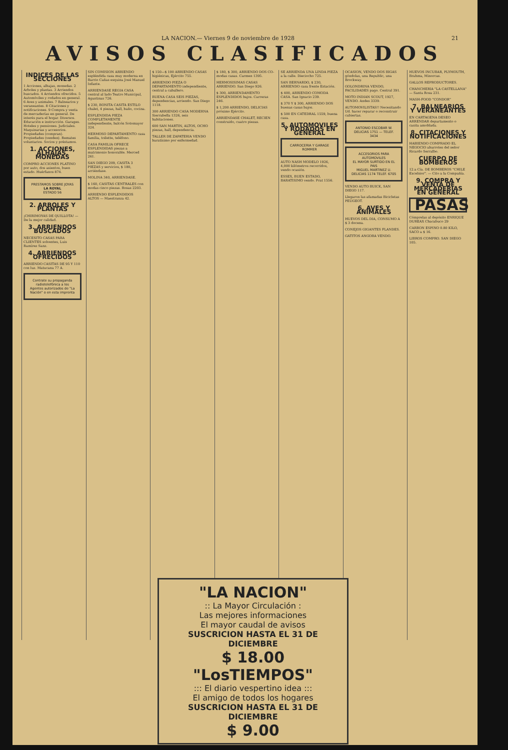LA NACION.— Viernes 9 de noviembre de 1928 21
AVISOS CLASIFICADOS
INDICES DE LAS SECCIONES
1 Acciones, alhajas, monedas. 2 Arboles y plantas. 3 Arriendos buscados. 4 Arriendos ofrecidos. 5 Automóviles y rodados en general. 6 Aves y animales. 7 Balnearios y veraneantes. 8 Citaciones y notificaciones. 9 Compra y venta de mercaderías en general. De interés para el hogar. Diversos. Educación e instrucción. Garages. Hoteles y pensiones. Judiciales. Maquinarias y accesorios. Propiedades (compran). Propiedades (venden). Remates voluntarios. Socios y préstamos.
1. ACCIONES, ALHAJAS, MONEDAS
COMPRO ACCIONES PLATINO por auto, dos asientos, buen estado. Huérfanos 874.
PRESTAMOS SOBRE JOYAS
LA ROYAL
ESTADO 56
2. ARBOLES Y PLANTAS
¡CHIRIMOYAS DE QUILLOTA! — De la mejor calidad.
3. ARRIENDOS BUSCADOS
NECESITO CASAS PARA CLIENTES solventes, Luis Ramírez Sanz.
4. ARRIENDOS OFRECIDOS
ARRIENDO CASITAS DE 95 Y 110 con luz. Matucana 77 A.
Contrate su propaganda radiotelefónica a los Agentes autorizados de "La Nación" o en esta imprenta
SIN COMISION ARRIENDO espléndida casa muy moderna en Barrio Cañas esquina José Manuel Infante.
ARRIENDASE REGIA CASA central al lado Teatro Municipal, Agustinas 726.
$ 230, BONITA CASITA ESTILO chalet, 4 piezas, hall, baño, cocina.
ESPLENDIDA PIEZA COMPLETAMENTE independiente, balcón Sotomayor 324.
HERMOSO DEPARTAMENTO casa familia, toilette, teléfono.
CASA FAMILIA OFRECE ESPLENDIDAS piezas a matrimonio honorable. Merced 261.
SAN DIEGO 209, CASITA 3 PIEZAS y servicios, $ 180, arriéndase.
MOLINA 340, ARRIENDASE.
$ 160, CASITAS CENTRALES con modas cinco piezas. Rosas 2203.
ARRIENDO ESPLENDIDOS ALTOS — Maestranza 42.
$ 150—$ 100 ARRIENDO CASAS higiénicas, Ejército 755.
ARRIENDO PIEZA O DEPARTAMENTO independiente, central a caballero.
BUENA CASA SEIS PIEZAS, dependencias, arriendo. San Diego 1118.
300 ARRIENDO CASA MODERNA Sierrabella 1326, seis habitaciones.
600 SAN MARTIN, ALTOS, OCHO piezas, hall, dependencia.
TALLER DE ZAPATERIA VENDO baratísimo por enfermedad.
$ 180, $ 300, ARRIENDO DOS CO-modas casas. Carmen 1395.
HERMOSISIMAS CASAS ARRIENDO. San Diego 926.
$ 300, ARRIENDAMENTO ESPLENDIDOS bajos. Carreras 246.
$ 1,200 ARRIENDO, DELICIAS próximo Ejército.
ARRIENDASE CHALET, RECIEN construido, cuatro piezas.
SE ARRIENDA UNA LINDA PIEZA a la calle. Dieciocho 725.
SAN BERNARDO, $ 230, ARRIENDO casa frente Estación.
$ 400, ARRIENDO COMODA CASA. San Ignacio 239.
$ 370 Y $ 300, ARRIENDO DOS buenas casas bajos.
$ 500 EN CATEDRAL 1559, buena casa.
5. AUTOMOVILES Y RODADOS EN GENERAL
CARROCERIA Y GARAGE ROMMER
AUTO NASH MODELO 1926, 4,000 kilómetros recorridos, vendo ocasión.
ESSEX, BUEN ESTADO, BARATISIMO vendo. Prat 1556.
OCASION, VENDO DOS BIGAS góndolas, una Republic, una Brockway.
GOLONDRINA VENDO, FACILIDADES pago. Central 391.
MOTO INDIAN SCOUT, 1927, VENDO. Andes 3339.
AUTOMOVILISTAS!! Necesitando Ud. hacer reparar o reconstruir cubiertas.
ANTONIO ESCOBAR W. DELICIAS 1751 — TELEF. 3434
ACCESORIOS PARA AUTOMOVILES
EL MAYOR SURTIDO EN EL PAIS
MIGUEL MARTINEZ U.
DELICIAS 1174 TELEF. 6705
VENDO AUTO BUICK, SAN DIEGO 117.
Llegaron las afamadas Bicicletas PEUGEOT.
6. AVES Y ANIMALES
HUEVOS DEL DIA, CONSUMO A $ 3 docena.
CONEJOS GIGANTES FLANDES.
GATITOS ANGORA VENDO.
HUEVOS INCUBAR, PLYMOUTH, Brahma, Minorcas.
GALLOS REPRODUCTORES.
CHANCHERIA "LA CASTELLANA" — Santa Rosa 231.
MASH-FOOD "CONDOR"
7. BALNEARIOS Y VERANEANTES
EN CARTAGENA DESEO ARRENDAR departamento o casita amoblada.
8. CITACIONES Y NOTIFICACIONES
HABIENDO COMPRADO EL NEGOCIO abarrotes del señor Ricardo Serralbo.
CUERPO DE BOMBEROS
12.a Cía. DE BOMBEROS "CHILE Excelsior". — Cito a la Compañía.
9. COMPRA Y VENTA DE MERCADERIAS EN GENERAL
PASAS
Cómprelas al depósito ENRIQUE DUREAX Chacabuco 29
CARBON ESPINO 0.80 KILO, SACO a $ 16.
LIBROS COMPRO. SAN DIEGO 105.
"LA NACION"
:: La Mayor Circulación :
Las mejores informaciones
El mayor caudal de avisos
SUSCRICION HASTA EL 31 DE DICIEMBRE
$ 18.00
"LosTIEMPOS"
::: El diario vespertino idea :::
El amigo de todos los hogares
SUSCRICION HASTA EL 31 DE DICIEMBRE
$ 9.00